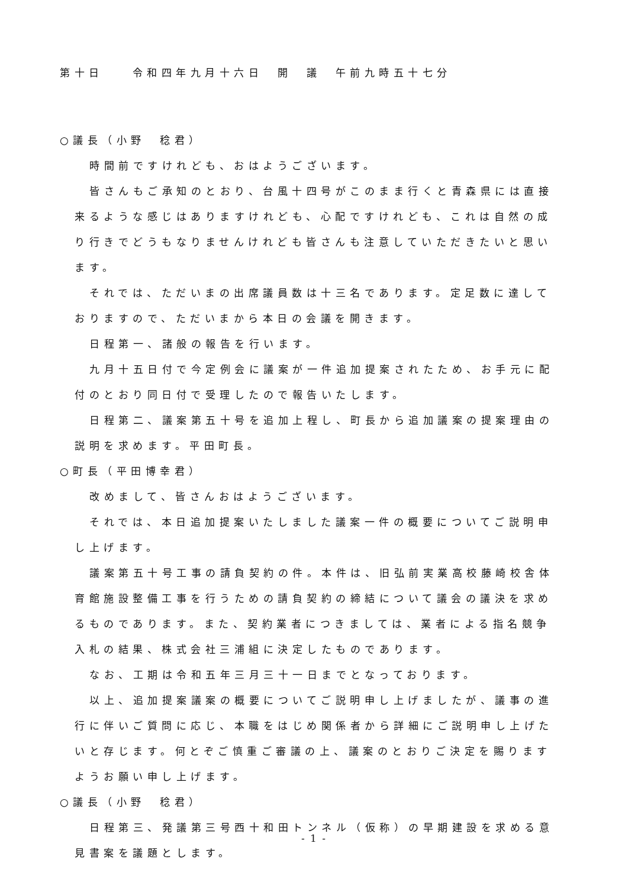第十日　　令和四年九月十六日　開　議　午前九時五十七分
○議長（小野　稔君）
時間前ですけれども、おはようございます。
皆さんもご承知のとおり、台風十四号がこのまま行くと青森県には直接来るような感じはありますけれども、心配ですけれども、これは自然の成り行きでどうもなりませんけれども皆さんも注意していただきたいと思います。
それでは、ただいまの出席議員数は十三名であります。定足数に達しておりますので、ただいまから本日の会議を開きます。
日程第一、諸般の報告を行います。
九月十五日付で今定例会に議案が一件追加提案されたため、お手元に配付のとおり同日付で受理したので報告いたします。
日程第二、議案第五十号を追加上程し、町長から追加議案の提案理由の説明を求めます。平田町長。
○町長（平田博幸君）
改めまして、皆さんおはようございます。
それでは、本日追加提案いたしました議案一件の概要についてご説明申し上げます。
議案第五十号工事の請負契約の件。本件は、旧弘前実業高校藤崎校舎体育館施設整備工事を行うための請負契約の締結について議会の議決を求めるものであります。また、契約業者につきましては、業者による指名競争入札の結果、株式会社三浦組に決定したものであります。
なお、工期は令和五年三月三十一日までとなっております。
以上、追加提案議案の概要についてご説明申し上げましたが、議事の進行に伴いご質問に応じ、本職をはじめ関係者から詳細にご説明申し上げたいと存じます。何とぞご慎重ご審議の上、議案のとおりご決定を賜りますようお願い申し上げます。
○議長（小野　稔君）
日程第三、発議第三号西十和田トンネル（仮称）の早期建設を求める意見書案を議題とします。
- 1 -